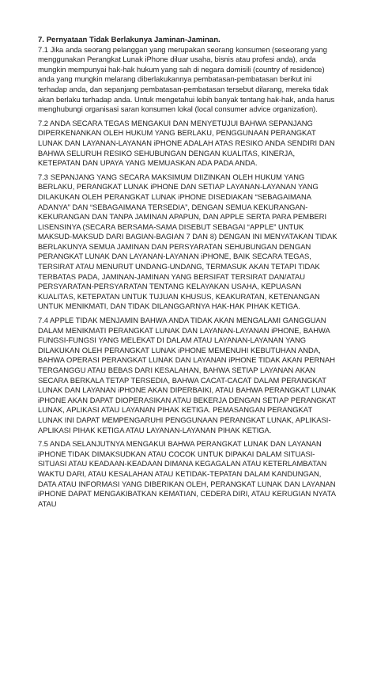7. Pernyataan Tidak Berlakunya Jaminan-Jaminan.
7.1 Jika anda seorang pelanggan yang merupakan seorang konsumen (seseorang yang menggunakan Perangkat Lunak iPhone diluar usaha, bisnis atau profesi anda), anda mungkin mempunyai hak-hak hukum yang sah di negara domisili (country of residence) anda yang mungkin melarang diberlakukannya pembatasan-pembatasan berikut ini terhadap anda, dan sepanjang pembatasan-pembatasan tersebut dilarang, mereka tidak akan berlaku terhadap anda. Untuk mengetahui lebih banyak tentang hak-hak, anda harus menghubungi organisasi saran konsumen lokal (local consumer advice organization).
7.2 ANDA SECARA TEGAS MENGAKUI DAN MENYETUJUI BAHWA SEPANJANG DIPERKENANKAN OLEH HUKUM YANG BERLAKU, PENGGUNAAN PERANGKAT LUNAK DAN LAYANAN-LAYANAN iPHONE ADALAH ATAS RESIKO ANDA SENDIRI DAN BAHWA SELURUH RESIKO SEHUBUNGAN DENGAN KUALITAS, KINERJA, KETEPATAN DAN UPAYA YANG MEMUASKAN ADA PADA ANDA.
7.3 SEPANJANG YANG SECARA MAKSIMUM DIIZINKAN OLEH HUKUM YANG BERLAKU, PERANGKAT LUNAK iPHONE DAN SETIAP LAYANAN-LAYANAN YANG DILAKUKAN OLEH PERANGKAT LUNAK iPHONE DISEDIAKAN “SEBAGAIMANA ADANYA” DAN “SEBAGAIMANA TERSEDIA”, DENGAN SEMUA KEKURANGAN-KEKURANGAN DAN TANPA JAMINAN APAPUN, DAN APPLE SERTA PARA PEMBERI LISENSINYA (SECARA BERSAMA-SAMA DISEBUT SEBAGAI “APPLE” UNTUK MAKSUD-MAKSUD DARI BAGIAN-BAGIAN 7 DAN 8) DENGAN INI MENYATAKAN TIDAK BERLAKUNYA SEMUA JAMINAN DAN PERSYARATAN SEHUBUNGAN DENGAN PERANGKAT LUNAK DAN LAYANAN-LAYANAN iPHONE, BAIK SECARA TEGAS, TERSIRAT ATAU MENURUT UNDANG-UNDANG, TERMASUK AKAN TETAPI TIDAK TERBATAS PADA, JAMINAN-JAMINAN YANG BERSIFAT TERSIRAT DAN/ATAU PERSYARATAN-PERSYARATAN TENTANG KELAYAKAN USAHA, KEPUASAN KUALITAS, KETEPATAN UNTUK TUJUAN KHUSUS, KEAKURATAN, KETENANGAN UNTUK MENIKMATI, DAN TIDAK DILANGGARNYA HAK-HAK PIHAK KETIGA.
7.4 APPLE TIDAK MENJAMIN BAHWA ANDA TIDAK AKAN MENGALAMI GANGGUAN DALAM MENIKMATI PERANGKAT LUNAK DAN LAYANAN-LAYANAN iPHONE, BAHWA FUNGSI-FUNGSI YANG MELEKAT DI DALAM ATAU LAYANAN-LAYANAN YANG DILAKUKAN OLEH PERANGKAT LUNAK iPHONE MEMENUHI KEBUTUHAN ANDA, BAHWA OPERASI PERANGKAT LUNAK DAN LAYANAN iPHONE TIDAK AKAN PERNAH TERGANGGU ATAU BEBAS DARI KESALAHAN, BAHWA SETIAP LAYANAN AKAN SECARA BERKALA TETAP TERSEDIA, BAHWA CACAT-CACAT DALAM PERANGKAT LUNAK DAN LAYANAN iPHONE AKAN DIPERBAIKI, ATAU BAHWA PERANGKAT LUNAK iPHONE AKAN DAPAT DIOPERASIKAN ATAU BEKERJA DENGAN SETIAP PERANGKAT LUNAK, APLIKASI ATAU LAYANAN PIHAK KETIGA. PEMASANGAN PERANGKAT LUNAK INI DAPAT MEMPENGARUHI PENGGUNAAN PERANGKAT LUNAK, APLIKASI-APLIKASI PIHAK KETIGA ATAU LAYANAN-LAYANAN PIHAK KETIGA.
7.5 ANDA SELANJUTNYA MENGAKUI BAHWA PERANGKAT LUNAK DAN LAYANAN iPHONE TIDAK DIMAKSUDKAN ATAU COCOK UNTUK DIPAKAI DALAM SITUASI-SITUASI ATAU KEADAAN-KEADAAN DIMANA KEGAGALAN ATAU KETERLAMBATAN WAKTU DARI, ATAU KESALAHAN ATAU KETIDAK-TEPATAN DALAM KANDUNGAN, DATA ATAU INFORMASI YANG DIBERIKAN OLEH, PERANGKAT LUNAK DAN LAYANAN iPHONE DAPAT MENGAKIBATKAN KEMATIAN, CEDERA DIRI, ATAU KERUGIAN NYATA ATAU